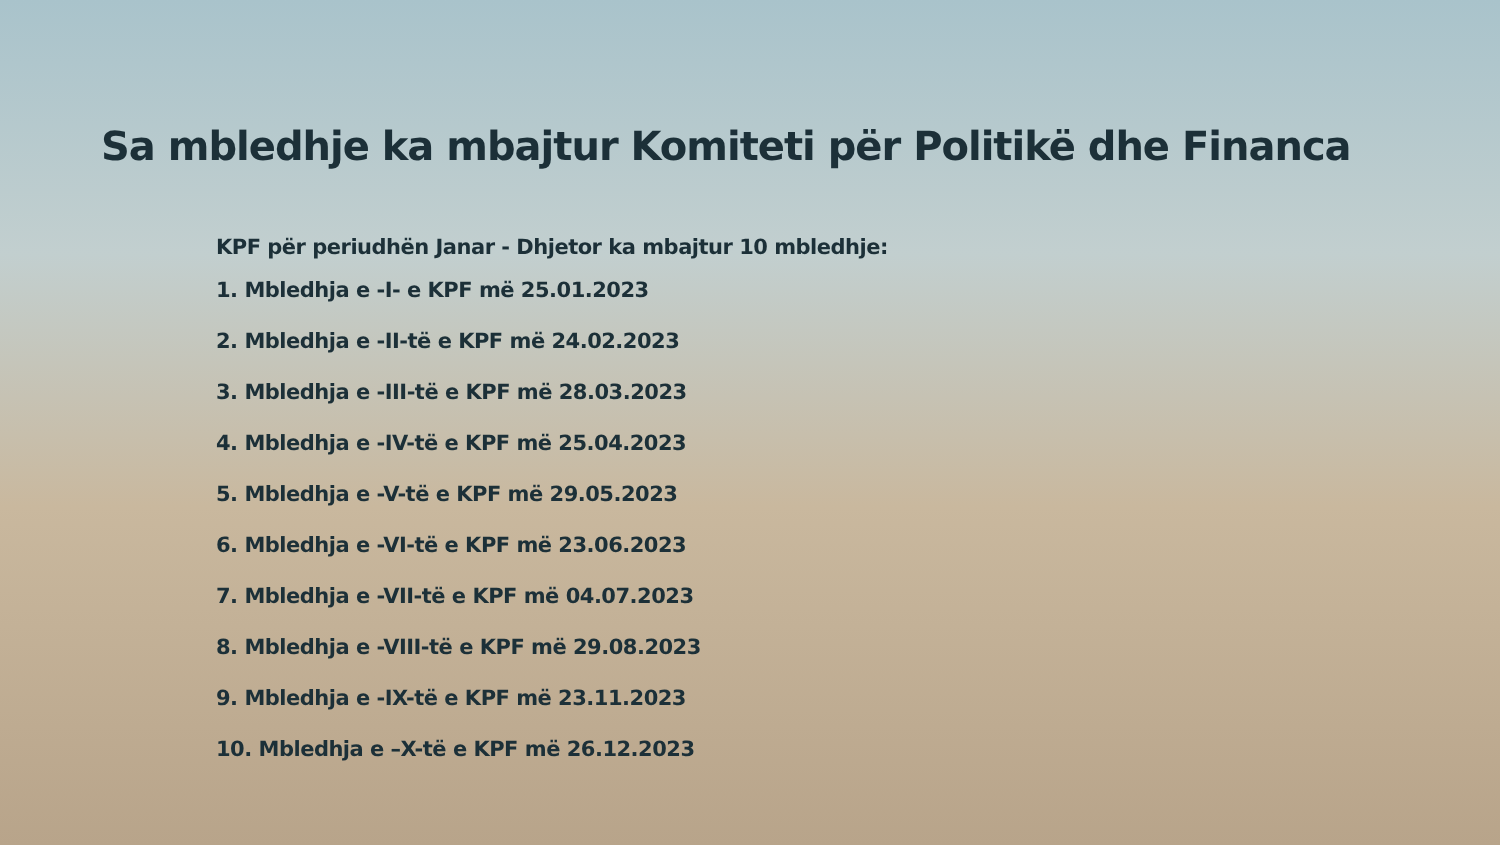Sa mbledhje ka mbajtur Komiteti për Politikë dhe Financa
KPF për periudhën Janar - Dhjetor ka mbajtur 10 mbledhje:
1. Mbledhja e -I- e KPF më 25.01.2023
2. Mbledhja e -II-të e KPF më 24.02.2023
3. Mbledhja e -III-të e KPF më 28.03.2023
4. Mbledhja e -IV-të e KPF më 25.04.2023
5. Mbledhja e -V-të e KPF më 29.05.2023
6. Mbledhja e -VI-të e KPF më 23.06.2023
7. Mbledhja e -VII-të e KPF më 04.07.2023
8. Mbledhja e -VIII-të e KPF më 29.08.2023
9. Mbledhja e -IX-të e KPF më 23.11.2023
10. Mbledhja e –X-të e KPF më 26.12.2023